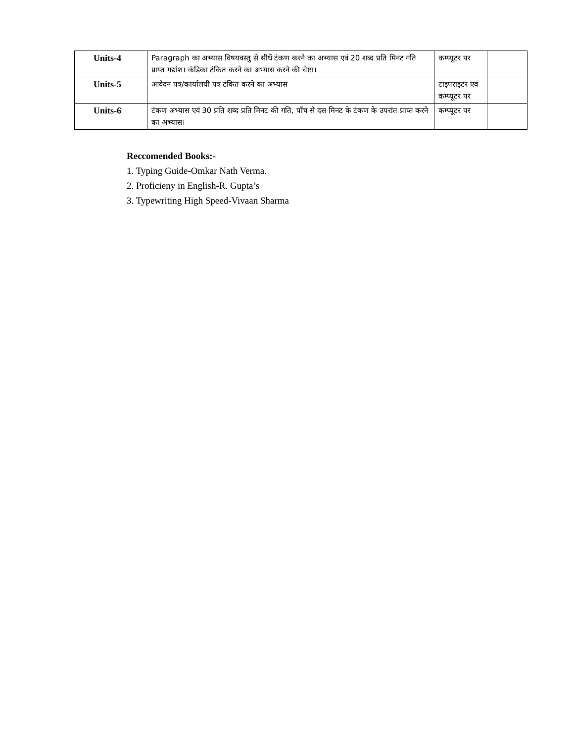| Units-4 | Paragraph का अभ्यास विषयवस्तु से सीधें टंकण करने का अभ्यास एवं 20 शब्द प्रति मिनट गति प्राप्त गद्यांश। कंडिका टंकित करने का अभ्यास करने की चेष्टा। | कम्प्यूटर पर | |
| Units-5 | आवेदन पत्र/कार्यालयी पत्र टंकित करने का अभ्यास | टाइपराइटर एवं कम्प्यूटर पर | |
| Units-6 | टंकण अभ्यास एवं 30 प्रति शब्द प्रति मिनट की गति, पॉच से दस मिनट के टंकण के उपरांत प्राप्त करने का अभ्यास। | कम्प्यूटर पर | |
Reccomended Books:-
1. Typing Guide-Omkar Nath Verma.
2. Proficieny in English-R. Gupta’s
3. Typewriting High Speed-Vivaan Sharma